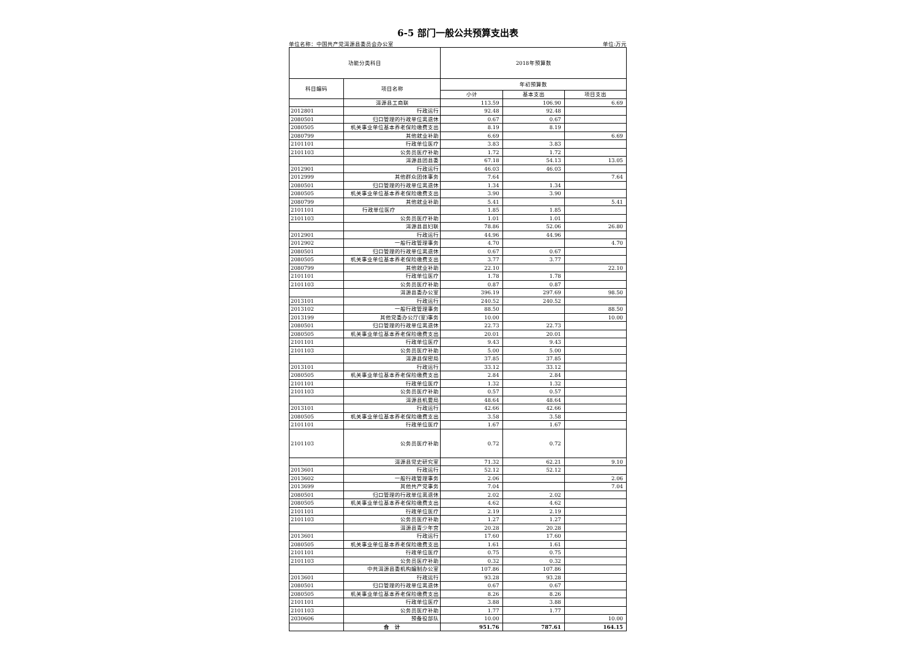6-5 部门一般公共预算支出表
单位名称：中国共产党洱源县委员会办公室 单位:万元
| 功能分类科目 | | 2018年预算数 | | |
| --- | --- | --- | --- | --- |
| 科目编码 | 项目名称 | 年初预算数 | | |
| | | 小计 | 基本支出 | 项目支出 |
| | 洱源县工商联 | 113.59 | 106.90 | 6.69 |
| 2012801 | 行政运行 | 92.48 | 92.48 | |
| 2080501 | 归口管理的行政单位离退休 | 0.67 | 0.67 | |
| 2080505 | 机关事业单位基本养老保险缴费支出 | 8.19 | 8.19 | |
| 2080799 | 其他就业补助 | 6.69 | | 6.69 |
| 2101101 | 行政单位医疗 | 3.83 | 3.83 | |
| 2101103 | 公务员医疗补助 | 1.72 | 1.72 | |
| | 洱源县团县委 | 67.18 | 54.13 | 13.05 |
| 2012901 | 行政运行 | 46.03 | 46.03 | |
| 2012999 | 其他群众团体事务 | 7.64 | | 7.64 |
| 2080501 | 归口管理的行政单位离退休 | 1.34 | 1.34 | |
| 2080505 | 机关事业单位基本养老保险缴费支出 | 3.90 | 3.90 | |
| 2080799 | 其他就业补助 | 5.41 | | 5.41 |
| 2101101 | 行政单位医疗 | 1.85 | 1.85 | |
| 2101103 | 公务员医疗补助 | 1.01 | 1.01 | |
| | 洱源县县妇联 | 78.86 | 52.06 | 26.80 |
| 2012901 | 行政运行 | 44.96 | 44.96 | |
| 2012902 | 一般行政管理事务 | 4.70 | | 4.70 |
| 2080501 | 归口管理的行政单位离退休 | 0.67 | 0.67 | |
| 2080505 | 机关事业单位基本养老保险缴费支出 | 3.77 | 3.77 | |
| 2080799 | 其他就业补助 | 22.10 | | 22.10 |
| 2101101 | 行政单位医疗 | 1.78 | 1.78 | |
| 2101103 | 公务员医疗补助 | 0.87 | 0.87 | |
| | 洱源县委办公室 | 396.19 | 297.69 | 98.50 |
| 2013101 | 行政运行 | 240.52 | 240.52 | |
| 2013102 | 一般行政管理事务 | 88.50 | | 88.50 |
| 2013199 | 其他党委办公厅(室)事务 | 10.00 | | 10.00 |
| 2080501 | 归口管理的行政单位离退休 | 22.73 | 22.73 | |
| 2080505 | 机关事业单位基本养老保险缴费支出 | 20.01 | 20.01 | |
| 2101101 | 行政单位医疗 | 9.43 | 9.43 | |
| 2101103 | 公务员医疗补助 | 5.00 | 5.00 | |
| | 洱源县保密局 | 37.85 | 37.85 | |
| 2013101 | 行政运行 | 33.12 | 33.12 | |
| 2080505 | 机关事业单位基本养老保险缴费支出 | 2.84 | 2.84 | |
| 2101101 | 行政单位医疗 | 1.32 | 1.32 | |
| 2101103 | 公务员医疗补助 | 0.57 | 0.57 | |
| | 洱源县机要局 | 48.64 | 48.64 | |
| 2013101 | 行政运行 | 42.66 | 42.66 | |
| 2080505 | 机关事业单位基本养老保险缴费支出 | 3.58 | 3.58 | |
| 2101101 | 行政单位医疗 | 1.67 | 1.67 | |
| 2101103 | 公务员医疗补助 | 0.72 | 0.72 | |
| | 洱源县党史研究室 | 71.32 | 62.21 | 9.10 |
| 2013601 | 行政运行 | 52.12 | 52.12 | |
| 2013602 | 一般行政管理事务 | 2.06 | | 2.06 |
| 2013699 | 其他共产党事务 | 7.04 | | 7.04 |
| 2080501 | 归口管理的行政单位离退休 | 2.02 | 2.02 | |
| 2080505 | 机关事业单位基本养老保险缴费支出 | 4.62 | 4.62 | |
| 2101101 | 行政单位医疗 | 2.19 | 2.19 | |
| 2101103 | 公务员医疗补助 | 1.27 | 1.27 | |
| | 洱源县青少年宫 | 20.28 | 20.28 | |
| 2013601 | 行政运行 | 17.60 | 17.60 | |
| 2080505 | 机关事业单位基本养老保险缴费支出 | 1.61 | 1.61 | |
| 2101101 | 行政单位医疗 | 0.75 | 0.75 | |
| 2101103 | 公务员医疗补助 | 0.32 | 0.32 | |
| | 中共洱源县委机构编制办公室 | 107.86 | 107.86 | |
| 2013601 | 行政运行 | 93.28 | 93.28 | |
| 2080501 | 归口管理的行政单位离退休 | 0.67 | 0.67 | |
| 2080505 | 机关事业单位基本养老保险缴费支出 | 8.26 | 8.26 | |
| 2101101 | 行政单位医疗 | 3.88 | 3.88 | |
| 2101103 | 公务员医疗补助 | 1.77 | 1.77 | |
| 2030606 | 预备役部队 | 10.00 | | 10.00 |
| | 合 计 | 951.76 | 787.61 | 164.15 |